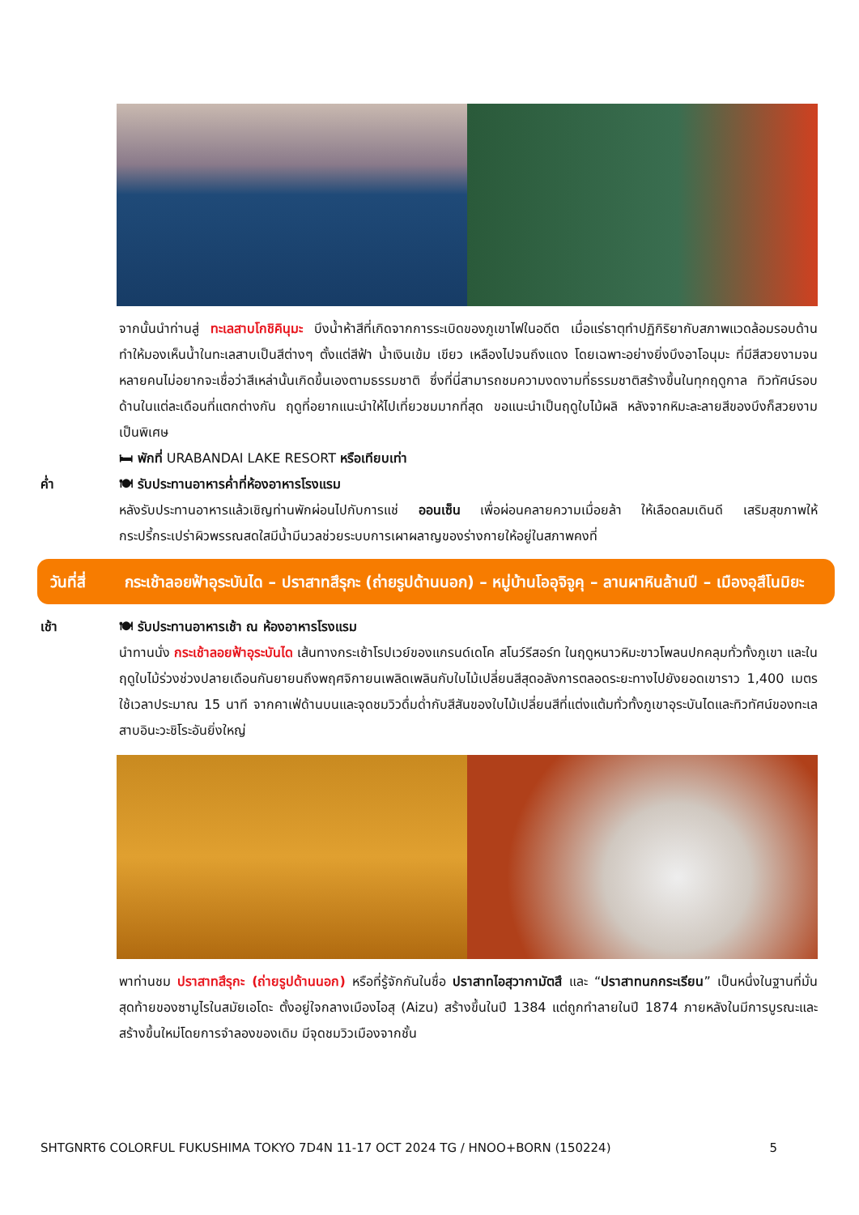จากนั้นนำท่านสู่ ทะเลสาบโกชิคินุมะ บึงน้ำห้าสีที่เกิดจากการระเบิดของภูเขาไฟในอดีต เมื่อแร่ธาตุทำปฏิกิริยากับสภาพแวดล้อมรอบด้านทำให้มองเห็นน้ำในทะเลสาบเป็นสีต่างๆ ตั้งแต่สีฟ้า น้ำเงินเข้ม เขียว เหลืองไปจนถึงแดง โดยเฉพาะอย่างยิ่งบึงอาโอนุมะ ที่มีสีสวยงามจนหลายคนไม่อยากจะเชื่อว่าสีเหล่านั้นเกิดขึ้นเองตามธรรมชาติ ซึ่งที่นี่สามารถชมความงดงามที่ธรรมชาติสร้างขึ้นในทุกฤดูกาล ทิวทัศน์รอบด้านในแต่ละเดือนที่แตกต่างกัน ฤดูที่อยากแนะนำให้ไปเที่ยวชมมากที่สุด ขอแนะนำเป็นฤดูใบไม้ผลิ หลังจากหิมะละลายสีของบึงก็สวยงามเป็นพิเศษ
🛏 พักที่ URABANDAI LAKE RESORT หรือเทียบเท่า
ค่ำ 🍽 รับประทานอาหารค่ำที่ห้องอาหารโรงแรม
หลังรับประทานอาหารแล้วเชิญท่านพักผ่อนไปกับการแช่ ออนเซ็น เพื่อผ่อนคลายความเมื่อยล้า ให้เลือดลมเดินดี เสริมสุขภาพให้กระปรี้กระเปร่าผิวพรรณสดใสมีน้ำมีนวลช่วยระบบการเผาผลาญของร่างกายให้อยู่ในสภาพคงที่
วันที่สี่
กระเช้าลอยฟ้าอุระบันได – ปราสาทสึรุกะ (ถ่ายรูปด้านนอก) – หมู่บ้านโออุจิจูคุ – ลานผาหินล้านปี – เมืองอุสึโนมิยะ
เช้า 🍽 รับประทานอาหารเช้า ณ ห้องอาหารโรงแรม
นำทานนั่ง กระเช้าลอยฟ้าอุระบันได เส้นทางกระเช้าโรปเวย์ของแกรนด์เดโค สโนว์รีสอร์ท ในฤดูหนาวหิมะขาวโพลนปกคลุมทั่วทั้งภูเขา และในฤดูใบไม้ร่วงช่วงปลายเดือนกันยายนถึงพฤศจิกายนเพลิดเพลินกับใบไม้เปลี่ยนสีสุดอลังการตลอดระยะทางไปยังยอดเขาราว 1,400 เมตร ใช้เวลาประมาณ 15 นาที จากคาเฟ่ด้านบนและจุดชมวิวดื่มด่ำกับสีสันของใบไม้เปลี่ยนสีที่แต่งแต้มทั่วทั้งภูเขาอุระบันไดและทิวทัศน์ของทะเลสาบอินะวะชิโระอันยิ่งใหญ่
พาท่านชม ปราสาทสึรุกะ (ถ่ายรูปด้านนอก) หรือที่รู้จักกันในชื่อ ปราสาทไอสุวากามัตสึ และ “ปราสาทนกกระเรียน” เป็นหนึ่งในฐานที่มั่นสุดท้ายของซามูไรในสมัยเอโดะ ตั้งอยู่ใจกลางเมืองไอสุ (Aizu) สร้างขึ้นในปี 1384 แต่ถูกทำลายในปี 1874 ภายหลังในมีการบูรณะและสร้างขึ้นใหม่โดยการจำลองของเดิม มีจุดชมวิวเมืองจากชั้น
SHTGNRT6 COLORFUL FUKUSHIMA TOKYO 7D4N 11-17 OCT 2024 TG / HNOO+BORN (150224) 5